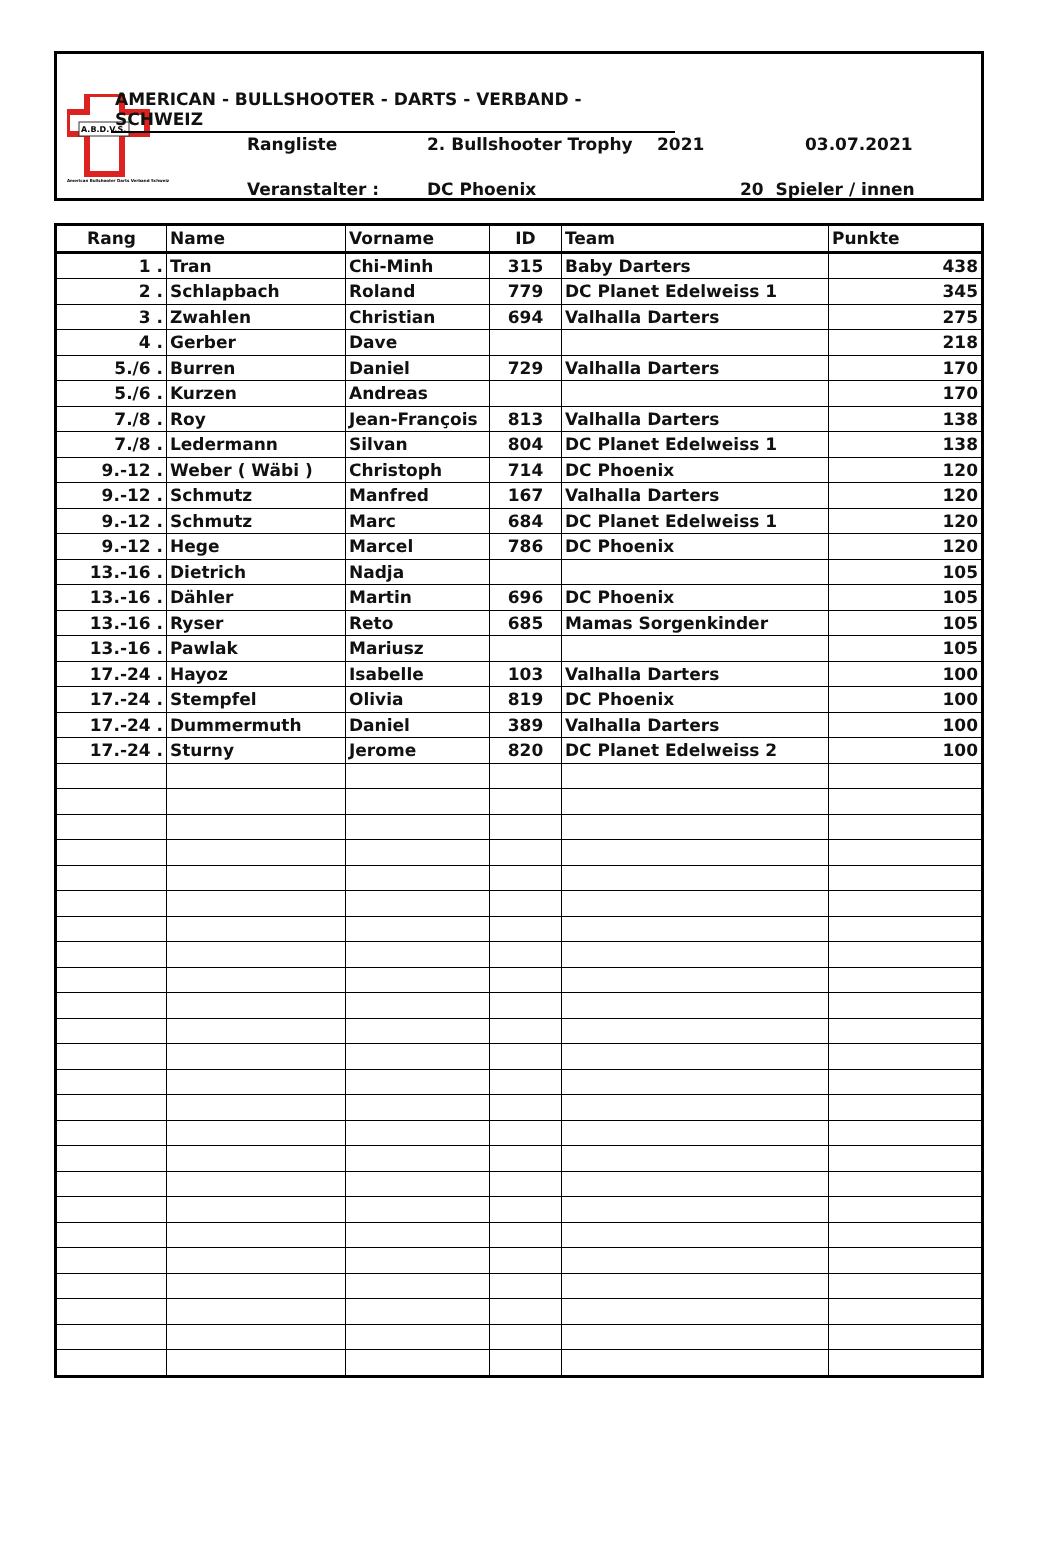A.B.D.V.S.
American Bullshooter Darts Verband Schweiz
AMERICAN - BULLSHOOTER - DARTS - VERBAND - SCHWEIZ
Rangliste 2. Bullshooter Trophy 2021 03.07.2021
Veranstalter : DC Phoenix 20 Spieler / innen
| Rang | Name | Vorname | ID | Team | Punkte |
| --- | --- | --- | --- | --- | --- |
| 1 . | Tran | Chi-Minh | 315 | Baby Darters | 438 |
| 2 . | Schlapbach | Roland | 779 | DC Planet Edelweiss 1 | 345 |
| 3 . | Zwahlen | Christian | 694 | Valhalla Darters | 275 |
| 4 . | Gerber | Dave | | | 218 |
| 5./6 . | Burren | Daniel | 729 | Valhalla Darters | 170 |
| 5./6 . | Kurzen | Andreas | | | 170 |
| 7./8 . | Roy | Jean-François | 813 | Valhalla Darters | 138 |
| 7./8 . | Ledermann | Silvan | 804 | DC Planet Edelweiss 1 | 138 |
| 9.-12 . | Weber ( Wäbi ) | Christoph | 714 | DC Phoenix | 120 |
| 9.-12 . | Schmutz | Manfred | 167 | Valhalla Darters | 120 |
| 9.-12 . | Schmutz | Marc | 684 | DC Planet Edelweiss 1 | 120 |
| 9.-12 . | Hege | Marcel | 786 | DC Phoenix | 120 |
| 13.-16 . | Dietrich | Nadja | | | 105 |
| 13.-16 . | Dähler | Martin | 696 | DC Phoenix | 105 |
| 13.-16 . | Ryser | Reto | 685 | Mamas Sorgenkinder | 105 |
| 13.-16 . | Pawlak | Mariusz | | | 105 |
| 17.-24 . | Hayoz | Isabelle | 103 | Valhalla Darters | 100 |
| 17.-24 . | Stempfel | Olivia | 819 | DC Phoenix | 100 |
| 17.-24 . | Dummermuth | Daniel | 389 | Valhalla Darters | 100 |
| 17.-24 . | Sturny | Jerome | 820 | DC Planet Edelweiss 2 | 100 |